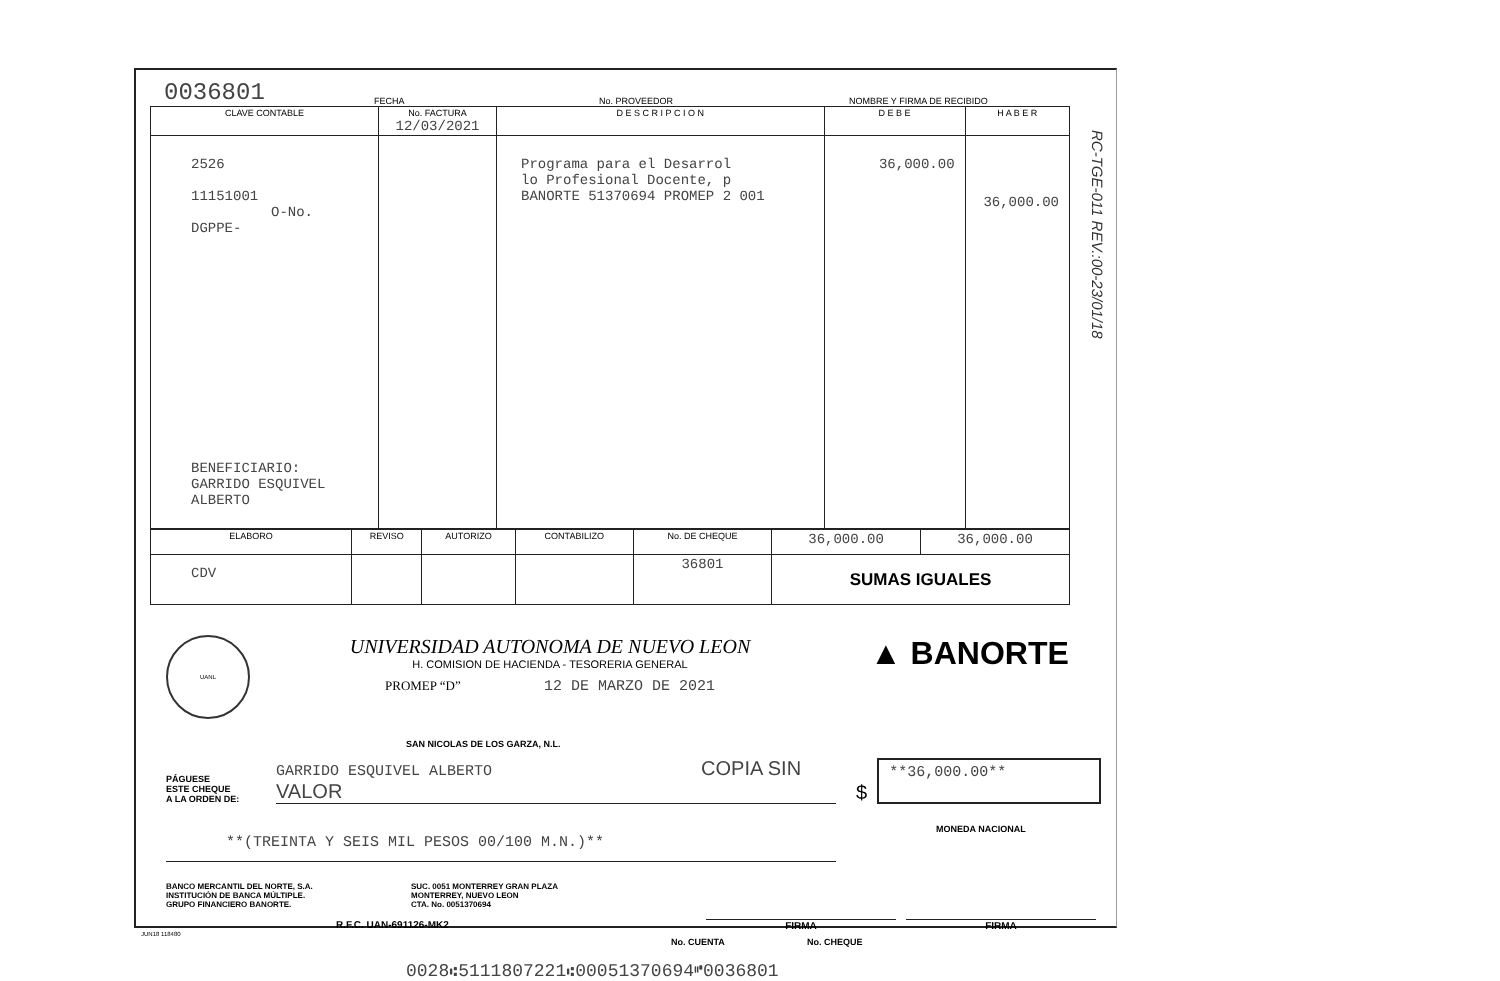0036801
FECHA
No. PROVEEDOR
NOMBRE Y FIRMA DE RECIBIDO
| CLAVE CONTABLE | No. FACTURA 12/03/2021 | D E S C R I P C I O N | D E B E | H A B E R |
| --- | --- | --- | --- | --- |
| 2526 11151001 O-No. DGPPE- BENEFICIARIO: GARRIDO ESQUIVEL ALBERTO | | Programa para el Desarrol lo Profesional Docente, p BANORTE 51370694 PROMEP 2 001 | 36,000.00 | 36,000.00 |
| ELABORO | REVISO | AUTORIZO | CONTABILIZO | No. DE CHEQUE | 36,000.00 | 36,000.00 |
| CDV | | | | 36801 | SUMAS IGUALES | |
RC-TGE-011 REV.:00-23/01/18
UANL
UNIVERSIDAD AUTONOMA DE NUEVO LEON
H. COMISION DE HACIENDA - TESORERIA GENERAL
PROMEP “D” 12 DE MARZO DE 2021
▲ BANORTE
SAN NICOLAS DE LOS GARZA, N.L.
PÁGUESE
ESTE CHEQUE
A LA ORDEN DE:
GARRIDO ESQUIVEL ALBERTO COPIA SIN VALOR
$
**36,000.00**
**(TREINTA Y SEIS MIL PESOS 00/100 M.N.)**
MONEDA NACIONAL
BANCO MERCANTIL DEL NORTE, S.A.
INSTITUCIÓN DE BANCA MÚLTIPLE.
GRUPO FINANCIERO BANORTE.
SUC. 0051 MONTERREY GRAN PLAZA
MONTERREY, NUEVO LEON
CTA. No. 0051370694
R.F.C. UAN-691126-MK2 FIRMA FIRMA
JUN18 118480
No. CUENTA No. CHEQUE
0028⑆5111807221⑆00051370694⑈0036801